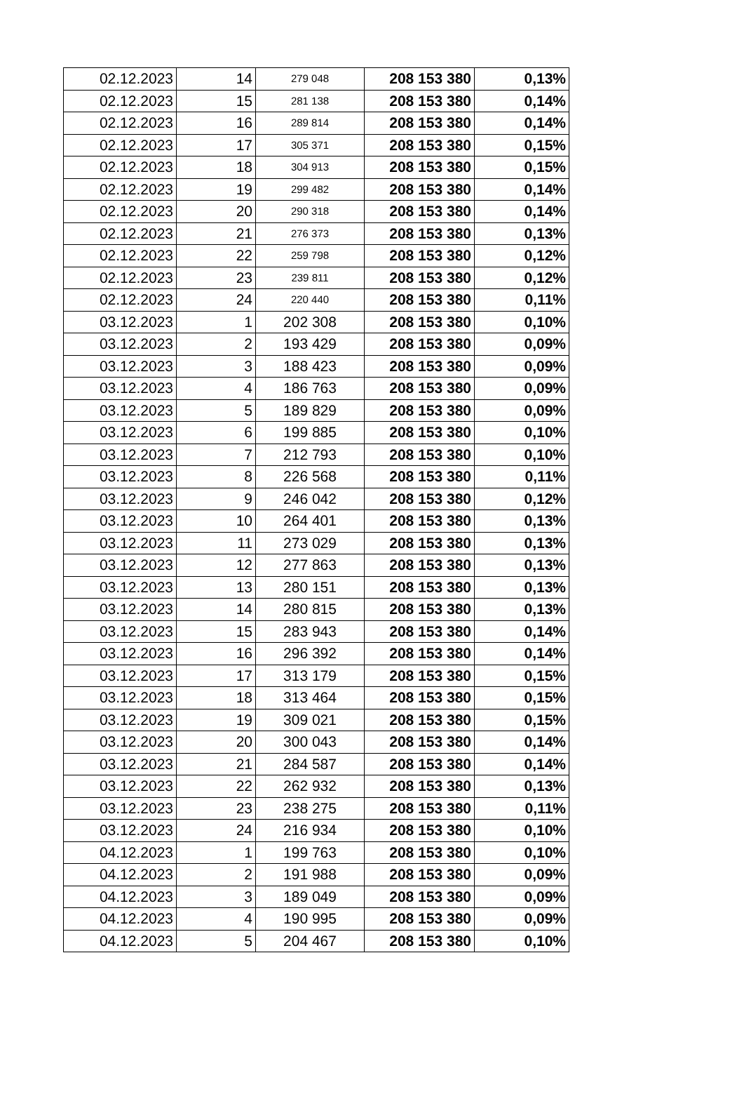| 02.12.2023 | 14 | 279 048 | 208 153 380 | 0,13% |
| 02.12.2023 | 15 | 281 138 | 208 153 380 | 0,14% |
| 02.12.2023 | 16 | 289 814 | 208 153 380 | 0,14% |
| 02.12.2023 | 17 | 305 371 | 208 153 380 | 0,15% |
| 02.12.2023 | 18 | 304 913 | 208 153 380 | 0,15% |
| 02.12.2023 | 19 | 299 482 | 208 153 380 | 0,14% |
| 02.12.2023 | 20 | 290 318 | 208 153 380 | 0,14% |
| 02.12.2023 | 21 | 276 373 | 208 153 380 | 0,13% |
| 02.12.2023 | 22 | 259 798 | 208 153 380 | 0,12% |
| 02.12.2023 | 23 | 239 811 | 208 153 380 | 0,12% |
| 02.12.2023 | 24 | 220 440 | 208 153 380 | 0,11% |
| 03.12.2023 | 1 | 202 308 | 208 153 380 | 0,10% |
| 03.12.2023 | 2 | 193 429 | 208 153 380 | 0,09% |
| 03.12.2023 | 3 | 188 423 | 208 153 380 | 0,09% |
| 03.12.2023 | 4 | 186 763 | 208 153 380 | 0,09% |
| 03.12.2023 | 5 | 189 829 | 208 153 380 | 0,09% |
| 03.12.2023 | 6 | 199 885 | 208 153 380 | 0,10% |
| 03.12.2023 | 7 | 212 793 | 208 153 380 | 0,10% |
| 03.12.2023 | 8 | 226 568 | 208 153 380 | 0,11% |
| 03.12.2023 | 9 | 246 042 | 208 153 380 | 0,12% |
| 03.12.2023 | 10 | 264 401 | 208 153 380 | 0,13% |
| 03.12.2023 | 11 | 273 029 | 208 153 380 | 0,13% |
| 03.12.2023 | 12 | 277 863 | 208 153 380 | 0,13% |
| 03.12.2023 | 13 | 280 151 | 208 153 380 | 0,13% |
| 03.12.2023 | 14 | 280 815 | 208 153 380 | 0,13% |
| 03.12.2023 | 15 | 283 943 | 208 153 380 | 0,14% |
| 03.12.2023 | 16 | 296 392 | 208 153 380 | 0,14% |
| 03.12.2023 | 17 | 313 179 | 208 153 380 | 0,15% |
| 03.12.2023 | 18 | 313 464 | 208 153 380 | 0,15% |
| 03.12.2023 | 19 | 309 021 | 208 153 380 | 0,15% |
| 03.12.2023 | 20 | 300 043 | 208 153 380 | 0,14% |
| 03.12.2023 | 21 | 284 587 | 208 153 380 | 0,14% |
| 03.12.2023 | 22 | 262 932 | 208 153 380 | 0,13% |
| 03.12.2023 | 23 | 238 275 | 208 153 380 | 0,11% |
| 03.12.2023 | 24 | 216 934 | 208 153 380 | 0,10% |
| 04.12.2023 | 1 | 199 763 | 208 153 380 | 0,10% |
| 04.12.2023 | 2 | 191 988 | 208 153 380 | 0,09% |
| 04.12.2023 | 3 | 189 049 | 208 153 380 | 0,09% |
| 04.12.2023 | 4 | 190 995 | 208 153 380 | 0,09% |
| 04.12.2023 | 5 | 204 467 | 208 153 380 | 0,10% |